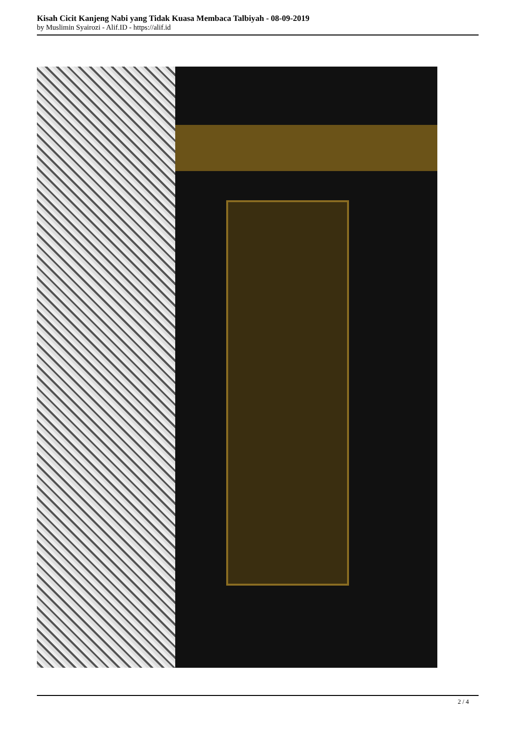Kisah Cicit Kanjeng Nabi yang Tidak Kuasa Membaca Talbiyah - 08-09-2019
by Muslimin Syairozi - Alif.ID - https://alif.id
2 / 4